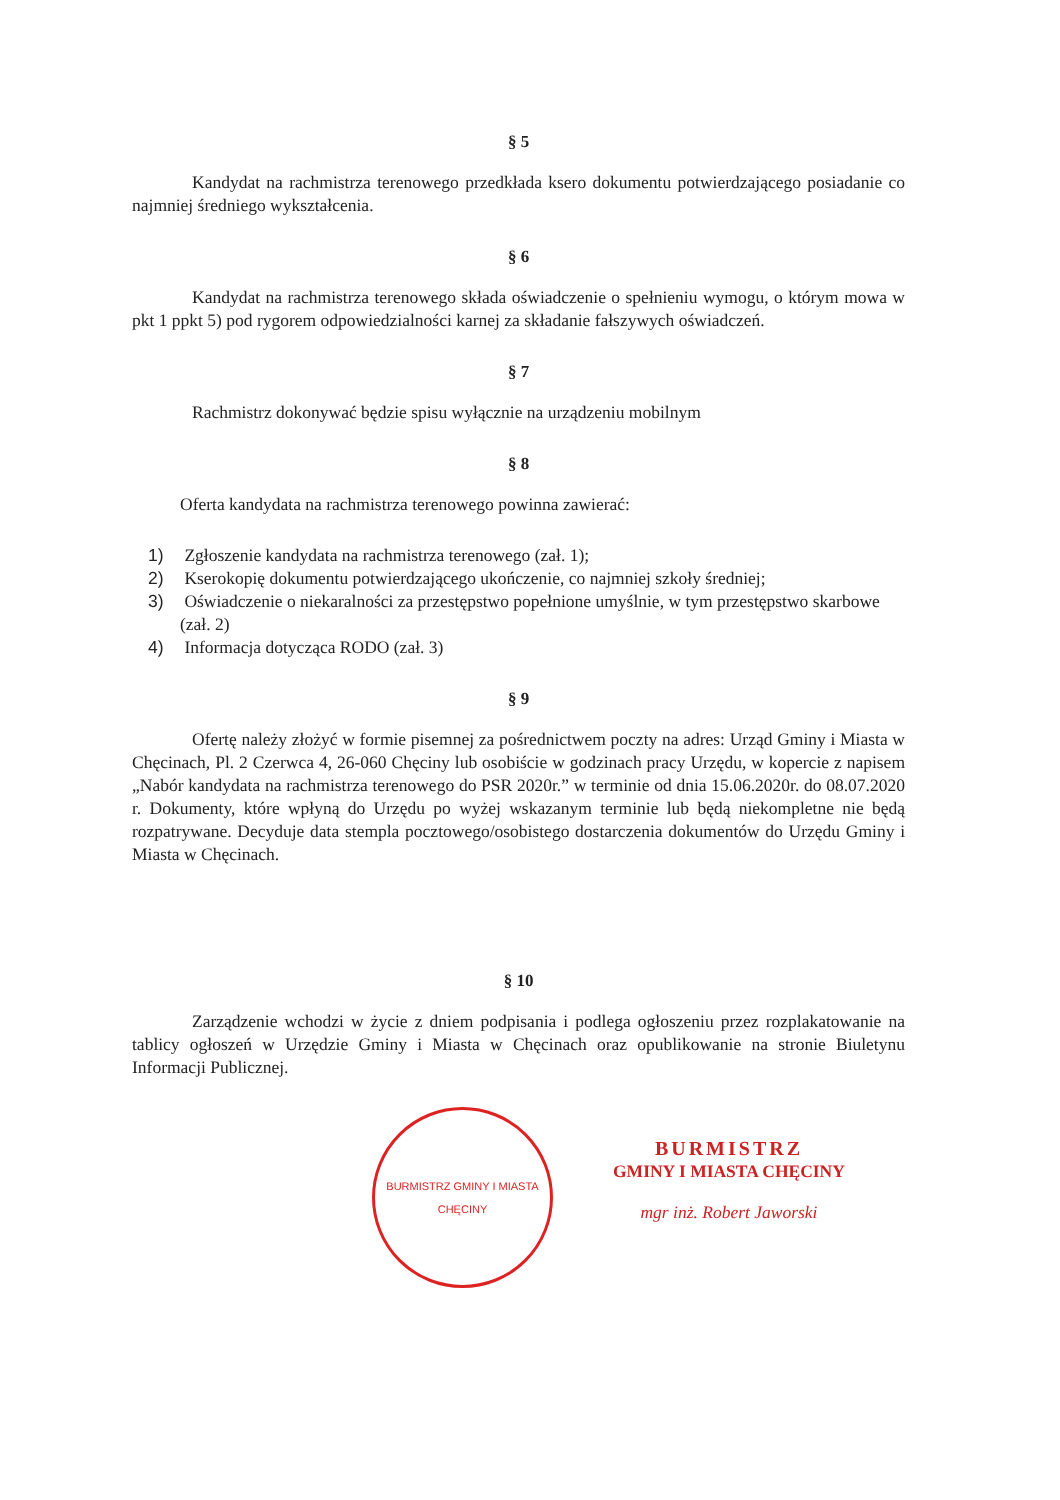§ 5
Kandydat na rachmistrza terenowego przedkłada ksero dokumentu potwierdzającego posiadanie co najmniej średniego wykształcenia.
§ 6
Kandydat na rachmistrza terenowego składa oświadczenie o spełnieniu wymogu, o którym mowa w pkt 1 ppkt 5) pod rygorem odpowiedzialności karnej za składanie fałszywych oświadczeń.
§ 7
Rachmistrz dokonywać będzie spisu wyłącznie na urządzeniu mobilnym
§ 8
Oferta kandydata na rachmistrza terenowego powinna zawierać:
1) Zgłoszenie kandydata na rachmistrza terenowego (zał. 1);
2) Kserokopię dokumentu potwierdzającego ukończenie, co najmniej szkoły średniej;
3) Oświadczenie o niekaralności za przestępstwo popełnione umyślnie, w tym przestępstwo skarbowe (zał. 2)
4) Informacja dotycząca RODO (zał. 3)
§ 9
Ofertę należy złożyć w formie pisemnej za pośrednictwem poczty na adres: Urząd Gminy i Miasta w Chęcinach, Pl. 2 Czerwca 4, 26-060 Chęciny lub osobiście w godzinach pracy Urzędu, w kopercie z napisem „Nabór kandydata na rachmistrza terenowego do PSR 2020r.” w terminie od dnia 15.06.2020r. do 08.07.2020 r. Dokumenty, które wpłyną do Urzędu po wyżej wskazanym terminie lub będą niekompletne nie będą rozpatrywane. Decyduje data stempla pocztowego/osobistego dostarczenia dokumentów do Urzędu Gminy i Miasta w Chęcinach.
§ 10
Zarządzenie wchodzi w życie z dniem podpisania i podlega ogłoszeniu przez rozplakatowanie na tablicy ogłoszeń w Urzędzie Gminy i Miasta w Chęcinach oraz opublikowanie na stronie Biuletynu Informacji Publicznej.
BURMISTRZ GMINY I MIASTA CHĘCINY
BURMISTRZ
GMINY I MIASTA CHĘCINY
mgr inż. Robert Jaworski